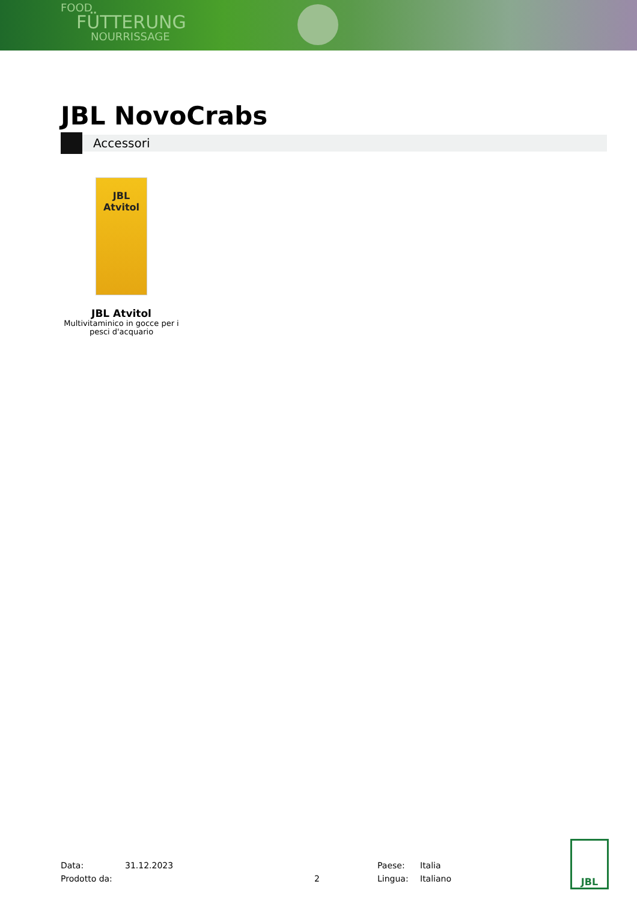FOOD
FÜTTERUNG
NOURRISSAGE
JBL NovoCrabs
Accessori
JBL
Atvitol
JBL Atvitol
Multivitaminico in gocce per i pesci d'acquario
Data: 31.12.2023 Paese: Italia
Prodotto da: 2 Lingua: Italiano
JBL